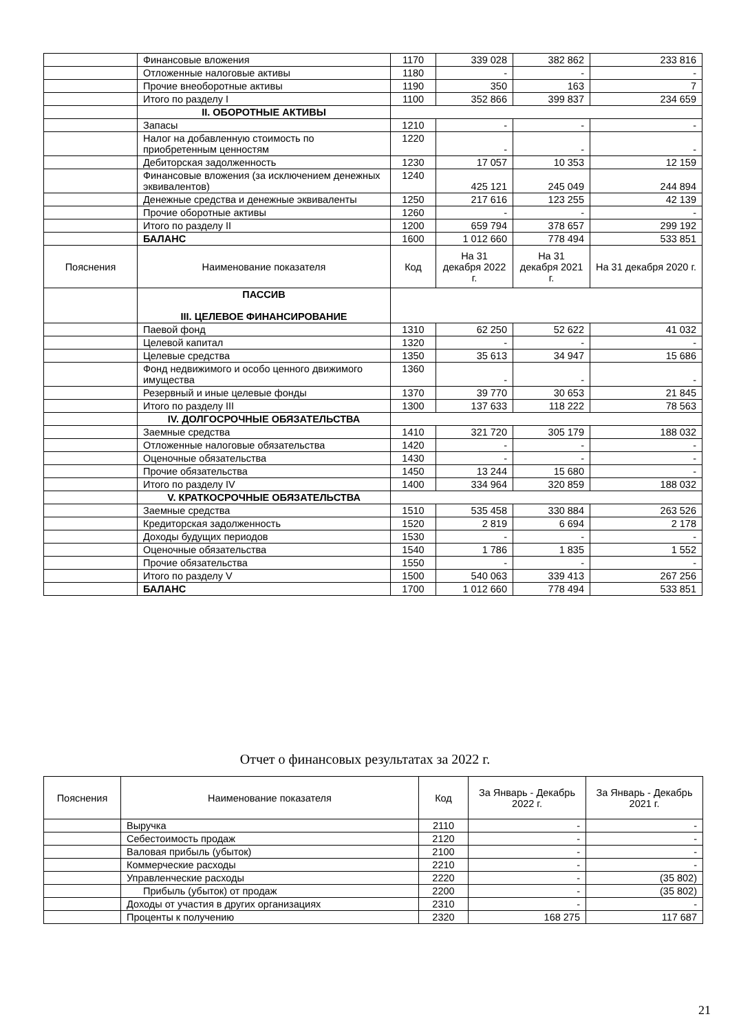| | Финансовые вложения | 1170 | 339 028 | 382 862 | 233 816 |
| | Отложенные налоговые активы | 1180 | - | - | - |
| | Прочие внеоборотные активы | 1190 | 350 | 163 | 7 |
| | Итого по разделу I | 1100 | 352 866 | 399 837 | 234 659 |
| | II. ОБОРОТНЫЕ АКТИВЫ | | | | |
| | Запасы | 1210 | - | - | - |
| | Налог на добавленную стоимость по приобретенным ценностям | 1220 | - | - | - |
| | Дебиторская задолженность | 1230 | 17 057 | 10 353 | 12 159 |
| | Финансовые вложения (за исключением денежных эквивалентов) | 1240 | 425 121 | 245 049 | 244 894 |
| | Денежные средства и денежные эквиваленты | 1250 | 217 616 | 123 255 | 42 139 |
| | Прочие оборотные активы | 1260 | - | - | - |
| | Итого по разделу II | 1200 | 659 794 | 378 657 | 299 192 |
| | БАЛАНС | 1600 | 1 012 660 | 778 494 | 533 851 |
| Пояснения | Наименование показателя | Код | На 31 декабря 2022 г. | На 31 декабря 2021 г. | На 31 декабря 2020 г. |
| | ПАССИВ III. ЦЕЛЕВОЕ ФИНАНСИРОВАНИЕ | | | | |
| | Паевой фонд | 1310 | 62 250 | 52 622 | 41 032 |
| | Целевой капитал | 1320 | - | - | - |
| | Целевые средства | 1350 | 35 613 | 34 947 | 15 686 |
| | Фонд недвижимого и особо ценного движимого имущества | 1360 | - | - | - |
| | Резервный и иные целевые фонды | 1370 | 39 770 | 30 653 | 21 845 |
| | Итого по разделу III | 1300 | 137 633 | 118 222 | 78 563 |
| | IV. ДОЛГОСРОЧНЫЕ ОБЯЗАТЕЛЬСТВА | | | | |
| | Заемные средства | 1410 | 321 720 | 305 179 | 188 032 |
| | Отложенные налоговые обязательства | 1420 | - | - | - |
| | Оценочные обязательства | 1430 | - | - | - |
| | Прочие обязательства | 1450 | 13 244 | 15 680 | - |
| | Итого по разделу IV | 1400 | 334 964 | 320 859 | 188 032 |
| | V. КРАТКОСРОЧНЫЕ ОБЯЗАТЕЛЬСТВА | | | | |
| | Заемные средства | 1510 | 535 458 | 330 884 | 263 526 |
| | Кредиторская задолженность | 1520 | 2 819 | 6 694 | 2 178 |
| | Доходы будущих периодов | 1530 | - | - | - |
| | Оценочные обязательства | 1540 | 1 786 | 1 835 | 1 552 |
| | Прочие обязательства | 1550 | - | - | - |
| | Итого по разделу V | 1500 | 540 063 | 339 413 | 267 256 |
| | БАЛАНС | 1700 | 1 012 660 | 778 494 | 533 851 |
Отчет о финансовых результатах за 2022 г.
| Пояснения | Наименование показателя | Код | За Январь - Декабрь 2022 г. | За Январь - Декабрь 2021 г. |
| | Выручка | 2110 | - | - |
| | Себестоимость продаж | 2120 | - | - |
| | Валовая прибыль (убыток) | 2100 | - | - |
| | Коммерческие расходы | 2210 | - | - |
| | Управленческие расходы | 2220 | - | (35 802) |
| | Прибыль (убыток) от продаж | 2200 | - | (35 802) |
| | Доходы от участия в других организациях | 2310 | - | - |
| | Проценты к получению | 2320 | 168 275 | 117 687 |
21